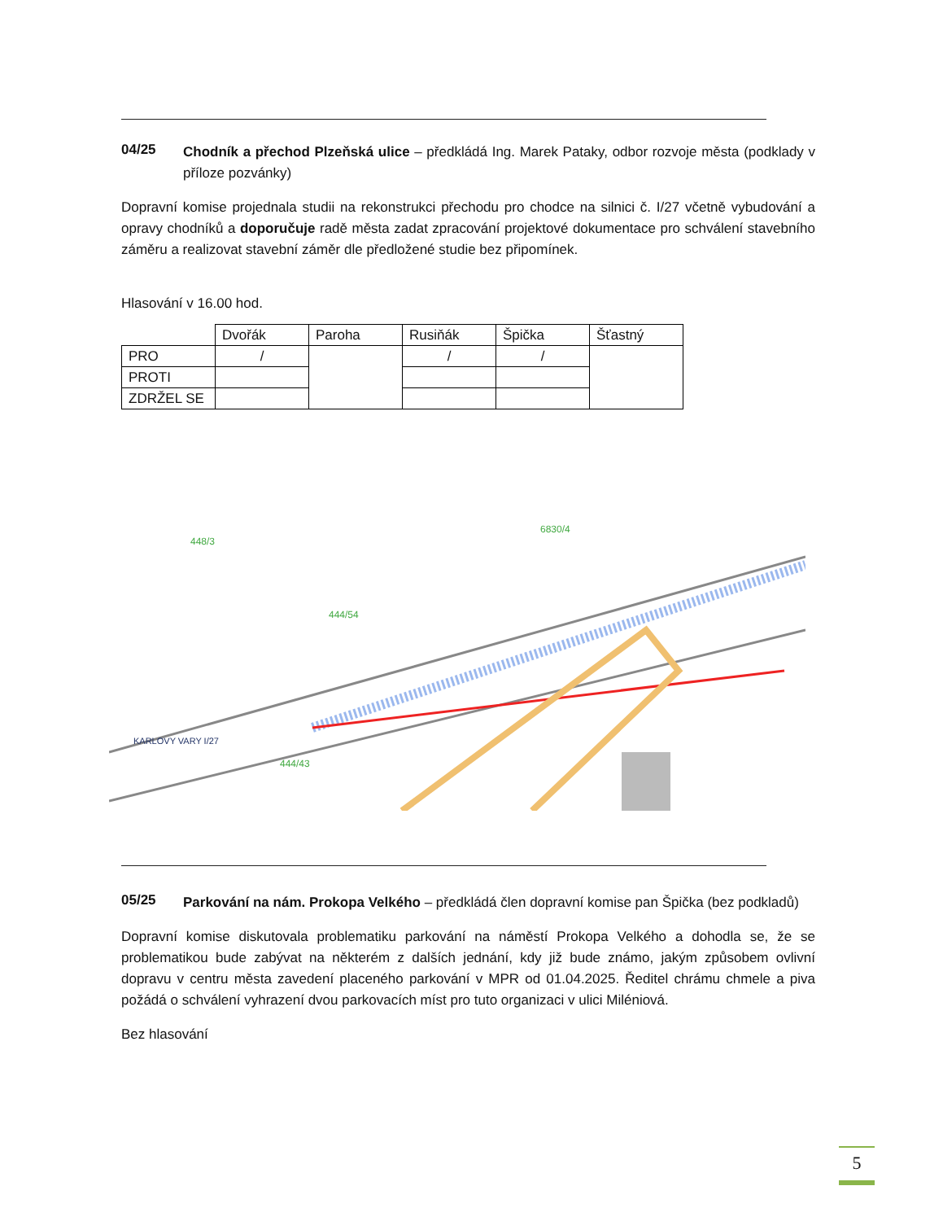04/25
Chodník a přechod Plzeňská ulice – předkládá Ing. Marek Pataky, odbor rozvoje města (podklady v příloze pozvánky)
Dopravní komise projednala studii na rekonstrukci přechodu pro chodce na silnici č. I/27 včetně vybudování a opravy chodníků a doporučuje radě města zadat zpracování projektové dokumentace pro schválení stavebního záměru a realizovat stavební záměr dle předložené studie bez připomínek.
Hlasování v 16.00 hod.
| | Dvořák | Paroha | Rusiňák | Špička | Šťastný |
| PRO | / | | / | / | |
| PROTI | | | | | |
| ZDRŽEL SE | | | | | |
6830/4
448/3
444/54
444/43
KARLOVY VARY I/27
05/25
Parkování na nám. Prokopa Velkého – předkládá člen dopravní komise pan Špička (bez podkladů)
Dopravní komise diskutovala problematiku parkování na náměstí Prokopa Velkého a dohodla se, že se problematikou bude zabývat na některém z dalších jednání, kdy již bude známo, jakým způsobem ovlivní dopravu v centru města zavedení placeného parkování v MPR od 01.04.2025. Ředitel chrámu chmele a piva požádá o schválení vyhrazení dvou parkovacích míst pro tuto organizaci v ulici Miléniová.
Bez hlasování
5